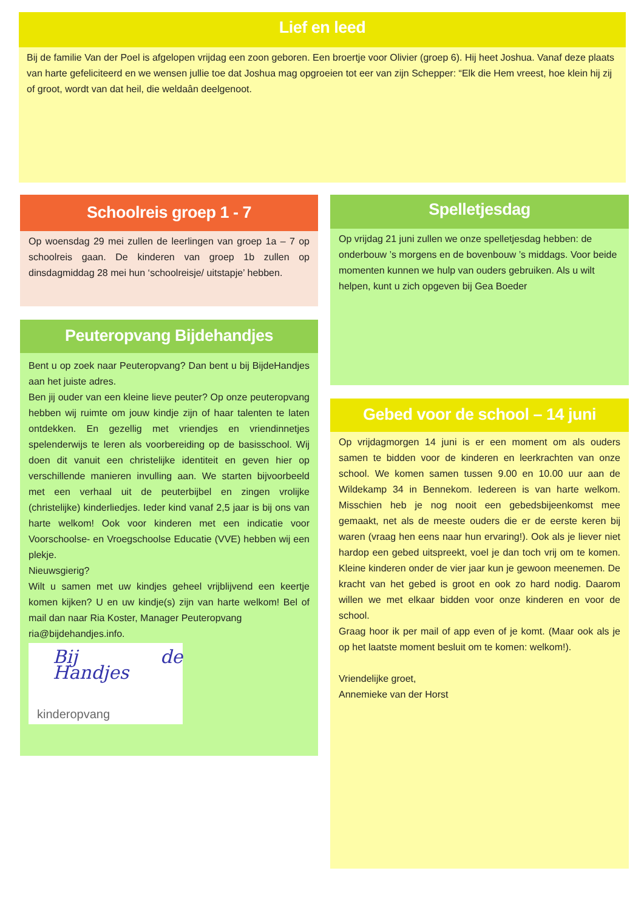Lief en leed
Bij de familie Van der Poel is afgelopen vrijdag een zoon geboren. Een broertje voor Olivier (groep 6). Hij heet Joshua. Vanaf deze plaats van harte gefeliciteerd en we wensen jullie toe dat Joshua mag opgroeien tot eer van zijn Schepper: “Elk die Hem vreest, hoe klein hij zij of groot, wordt van dat heil, die weldaân deelgenoot.
Schoolreis groep 1 - 7
Op woensdag 29 mei zullen de leerlingen van groep 1a – 7 op schoolreis gaan. De kinderen van groep 1b zullen op dinsdagmiddag 28 mei hun ‘schoolreisje/ uitstapje’ hebben.
Peuteropvang Bijdehandjes
Bent u op zoek naar Peuteropvang? Dan bent u bij BijdeHandjes aan het juiste adres.
Ben jij ouder van een kleine lieve peuter? Op onze peuteropvang hebben wij ruimte om jouw kindje zijn of haar talenten te laten ontdekken. En gezellig met vriendjes en vriendinnetjes spelenderwijs te leren als voorbereiding op de basisschool. Wij doen dit vanuit een christelijke identiteit en geven hier op verschillende manieren invulling aan. We starten bijvoorbeeld met een verhaal uit de peuterbijbel en zingen vrolijke (christelijke) kinderliedjes. Ieder kind vanaf 2,5 jaar is bij ons van harte welkom! Ook voor kinderen met een indicatie voor Voorschoolse- en Vroegschoolse Educatie (VVE) hebben wij een plekje.
Nieuwsgierig?
Wilt u samen met uw kindjes geheel vrijblijvend een keertje komen kijken? U en uw kindje(s) zijn van harte welkom! Bel of mail dan naar Ria Koster, Manager Peuteropvang
ria@bijdehandjes.info.
Bij de Handjes
kinderopvang
Spelletjesdag
Op vrijdag 21 juni zullen we onze spelletjesdag hebben: de onderbouw ’s morgens en de bovenbouw ’s middags. Voor beide momenten kunnen we hulp van ouders gebruiken. Als u wilt helpen, kunt u zich opgeven bij Gea Boeder
Gebed voor de school – 14 juni
Op vrijdagmorgen 14 juni is er een moment om als ouders samen te bidden voor de kinderen en leerkrachten van onze school. We komen samen tussen 9.00 en 10.00 uur aan de Wildekamp 34 in Bennekom. Iedereen is van harte welkom. Misschien heb je nog nooit een gebedsbijeenkomst mee gemaakt, net als de meeste ouders die er de eerste keren bij waren (vraag hen eens naar hun ervaring!). Ook als je liever niet hardop een gebed uitspreekt, voel je dan toch vrij om te komen. Kleine kinderen onder de vier jaar kun je gewoon meenemen. De kracht van het gebed is groot en ook zo hard nodig. Daarom willen we met elkaar bidden voor onze kinderen en voor de school.
Graag hoor ik per mail of app even of je komt. (Maar ook als je op het laatste moment besluit om te komen: welkom!).
Vriendelijke groet,
Annemieke van der Horst